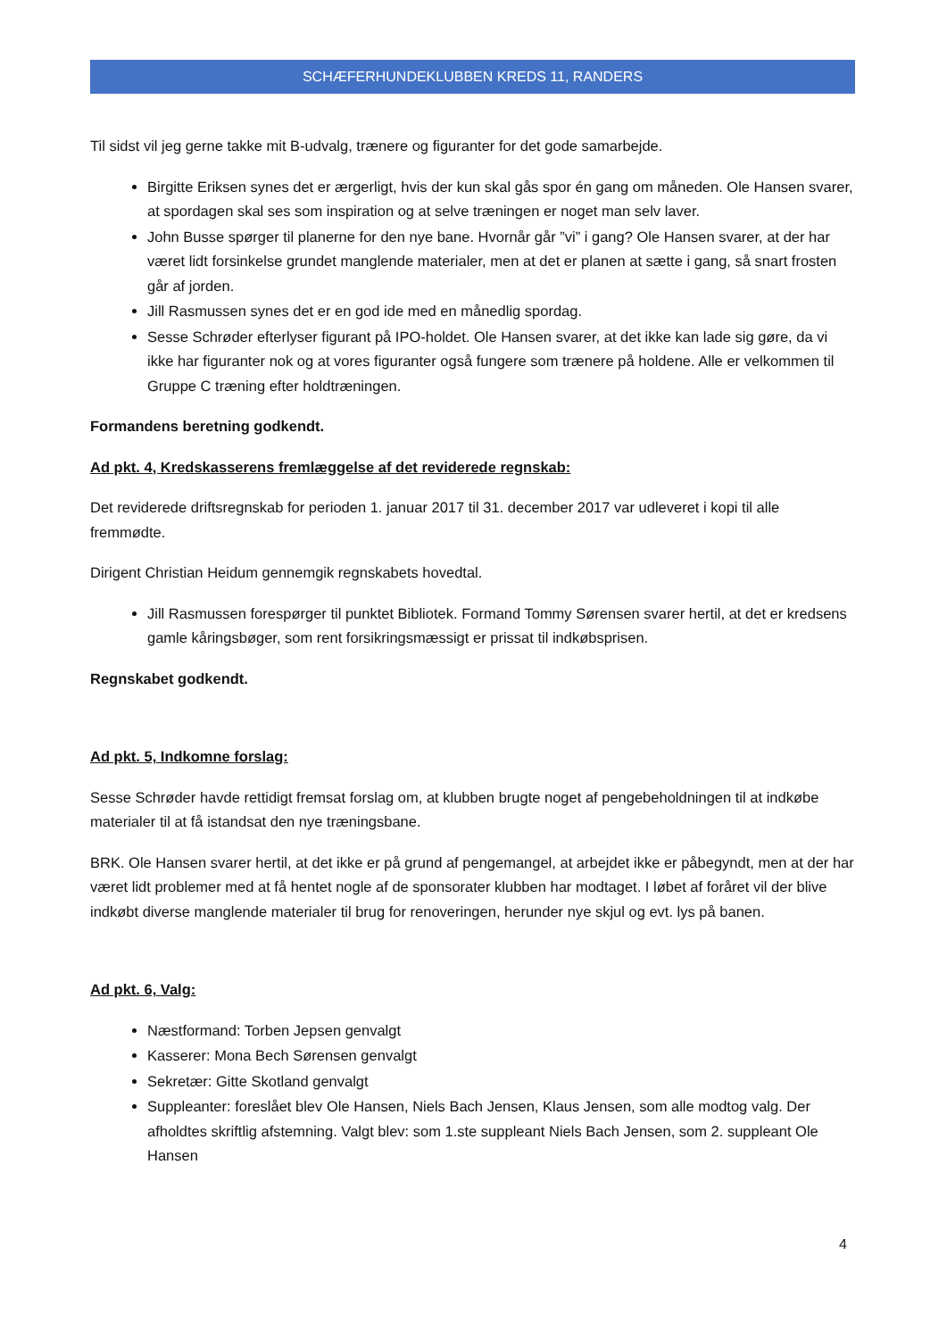SCHÆFERHUNDEKLUBBEN KREDS 11, RANDERS
Til sidst vil jeg gerne takke mit B-udvalg, trænere og figuranter for det gode samarbejde.
Birgitte Eriksen synes det er ærgerligt, hvis der kun skal gås spor én gang om måneden. Ole Hansen svarer, at spordagen skal ses som inspiration og at selve træningen er noget man selv laver.
John Busse spørger til planerne for den nye bane. Hvornår går ”vi” i gang? Ole Hansen svarer, at der har været lidt forsinkelse grundet manglende materialer, men at det er planen at sætte i gang, så snart frosten går af jorden.
Jill Rasmussen synes det er en god ide med en månedlig spordag.
Sesse Schrøder efterlyser figurant på IPO-holdet. Ole Hansen svarer, at det ikke kan lade sig gøre, da vi ikke har figuranter nok og at vores figuranter også fungere som trænere på holdene. Alle er velkommen til Gruppe C træning efter holdtræningen.
Formandens beretning godkendt.
Ad pkt. 4, Kredskasserens fremlæggelse af det reviderede regnskab:
Det reviderede driftsregnskab for perioden 1. januar 2017 til 31. december 2017 var udleveret i kopi til alle fremmødte.
Dirigent Christian Heidum gennemgik regnskabets hovedtal.
Jill Rasmussen forespørger til punktet Bibliotek. Formand Tommy Sørensen svarer hertil, at det er kredsens gamle kåringsbøger, som rent forsikringsmæssigt er prissat til indkøbsprisen.
Regnskabet godkendt.
Ad pkt. 5, Indkomne forslag:
Sesse Schrøder havde rettidigt fremsat forslag om, at klubben brugte noget af pengebeholdningen til at indkøbe materialer til at få istandsat den nye træningsbane.
BRK. Ole Hansen svarer hertil, at det ikke er på grund af pengemangel, at arbejdet ikke er påbegyndt, men at der har været lidt problemer med at få hentet nogle af de sponsorater klubben har modtaget. I løbet af foråret vil der blive indkøbt diverse manglende materialer til brug for renoveringen, herunder nye skjul og evt. lys på banen.
Ad pkt. 6, Valg:
Næstformand: Torben Jepsen genvalgt
Kasserer: Mona Bech Sørensen genvalgt
Sekretær: Gitte Skotland genvalgt
Suppleanter: foreslået blev Ole Hansen, Niels Bach Jensen, Klaus Jensen, som alle modtog valg. Der afholdtes skriftlig afstemning. Valgt blev: som 1.ste suppleant Niels Bach Jensen, som 2. suppleant Ole Hansen
4